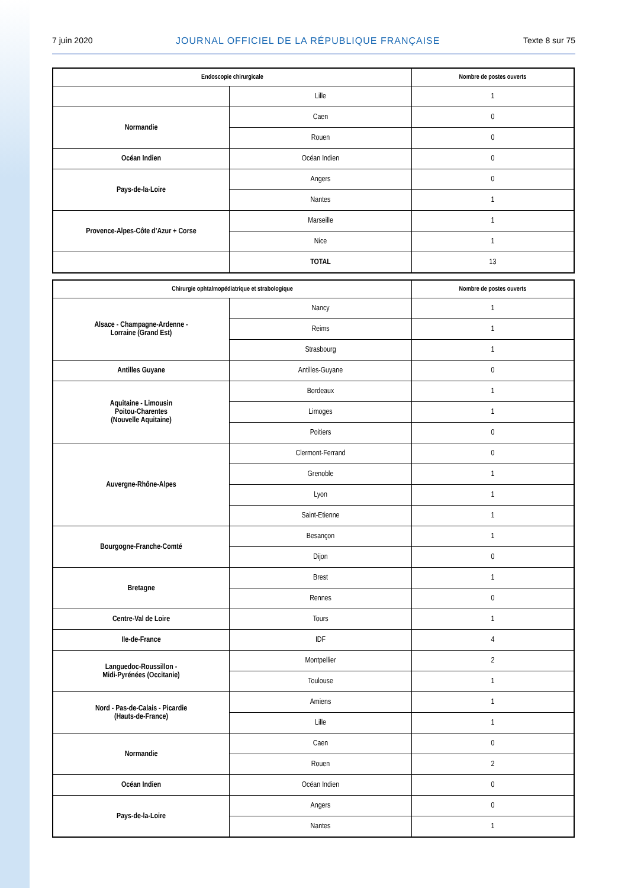7 juin 2020 JOURNAL OFFICIEL DE LA RÉPUBLIQUE FRANÇAISE Texte 8 sur 75
| Endoscopie chirurgicale | | Nombre de postes ouverts |
| --- | --- | --- |
| | Lille | 1 |
| Normandie | Caen | 0 |
| | Rouen | 0 |
| Océan Indien | Océan Indien | 0 |
| Pays-de-la-Loire | Angers | 0 |
| | Nantes | 1 |
| Provence-Alpes-Côte d’Azur + Corse | Marseille | 1 |
| | Nice | 1 |
| | TOTAL | 13 |
| Chirurgie ophtalmopédiatrique et strabologique | | Nombre de postes ouverts |
| --- | --- | --- |
| Alsace - Champagne-Ardenne - Lorraine (Grand Est) | Nancy | 1 |
| | Reims | 1 |
| | Strasbourg | 1 |
| Antilles Guyane | Antilles-Guyane | 0 |
| Aquitaine - Limousin Poitou-Charentes (Nouvelle Aquitaine) | Bordeaux | 1 |
| | Limoges | 1 |
| | Poitiers | 0 |
| Auvergne-Rhône-Alpes | Clermont-Ferrand | 0 |
| | Grenoble | 1 |
| | Lyon | 1 |
| | Saint-Etienne | 1 |
| Bourgogne-Franche-Comté | Besançon | 1 |
| | Dijon | 0 |
| Bretagne | Brest | 1 |
| | Rennes | 0 |
| Centre-Val de Loire | Tours | 1 |
| Ile-de-France | IDF | 4 |
| Languedoc-Roussillon - Midi-Pyrénées (Occitanie) | Montpellier | 2 |
| | Toulouse | 1 |
| Nord - Pas-de-Calais - Picardie (Hauts-de-France) | Amiens | 1 |
| | Lille | 1 |
| Normandie | Caen | 0 |
| | Rouen | 2 |
| Océan Indien | Océan Indien | 0 |
| Pays-de-la-Loire | Angers | 0 |
| | Nantes | 1 |